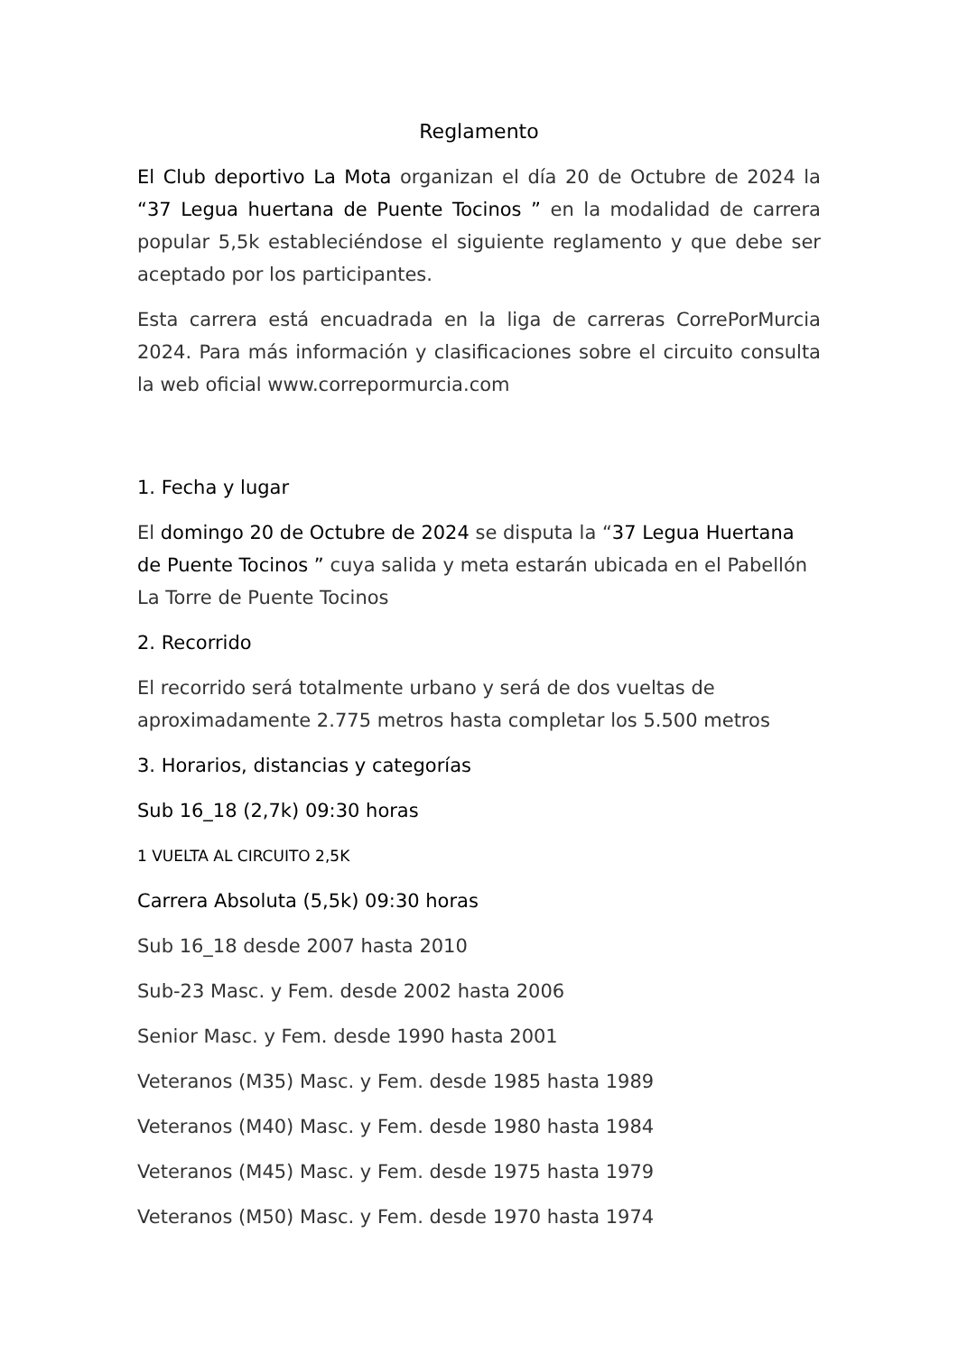Reglamento
El Club deportivo La Mota organizan el día 20 de Octubre de 2024 la “37 Legua huertana de Puente Tocinos ” en la modalidad de carrera popular 5,5k estableciéndose el siguiente reglamento y que debe ser aceptado por los participantes.
Esta carrera está encuadrada en la liga de carreras CorrePorMurcia 2024. Para más información y clasificaciones sobre el circuito consulta la web oficial www.correpormurcia.com
1. Fecha y lugar
El domingo 20 de Octubre de 2024 se disputa la “37 Legua Huertana de Puente Tocinos ” cuya salida y meta estarán ubicada en el Pabellón La Torre de Puente Tocinos
2. Recorrido
El recorrido será totalmente urbano y será de dos vueltas de aproximadamente 2.775 metros hasta completar los 5.500 metros
3. Horarios, distancias y categorías
Sub 16_18 (2,7k) 09:30 horas
1 VUELTA AL CIRCUITO 2,5K
Carrera Absoluta (5,5k) 09:30 horas
Sub 16_18 desde 2007 hasta 2010
Sub-23 Masc. y Fem. desde 2002 hasta 2006
Senior Masc. y Fem. desde 1990 hasta 2001
Veteranos (M35) Masc. y Fem. desde 1985 hasta 1989
Veteranos (M40) Masc. y Fem. desde 1980 hasta 1984
Veteranos (M45) Masc. y Fem. desde 1975 hasta 1979
Veteranos (M50) Masc. y Fem. desde 1970 hasta 1974